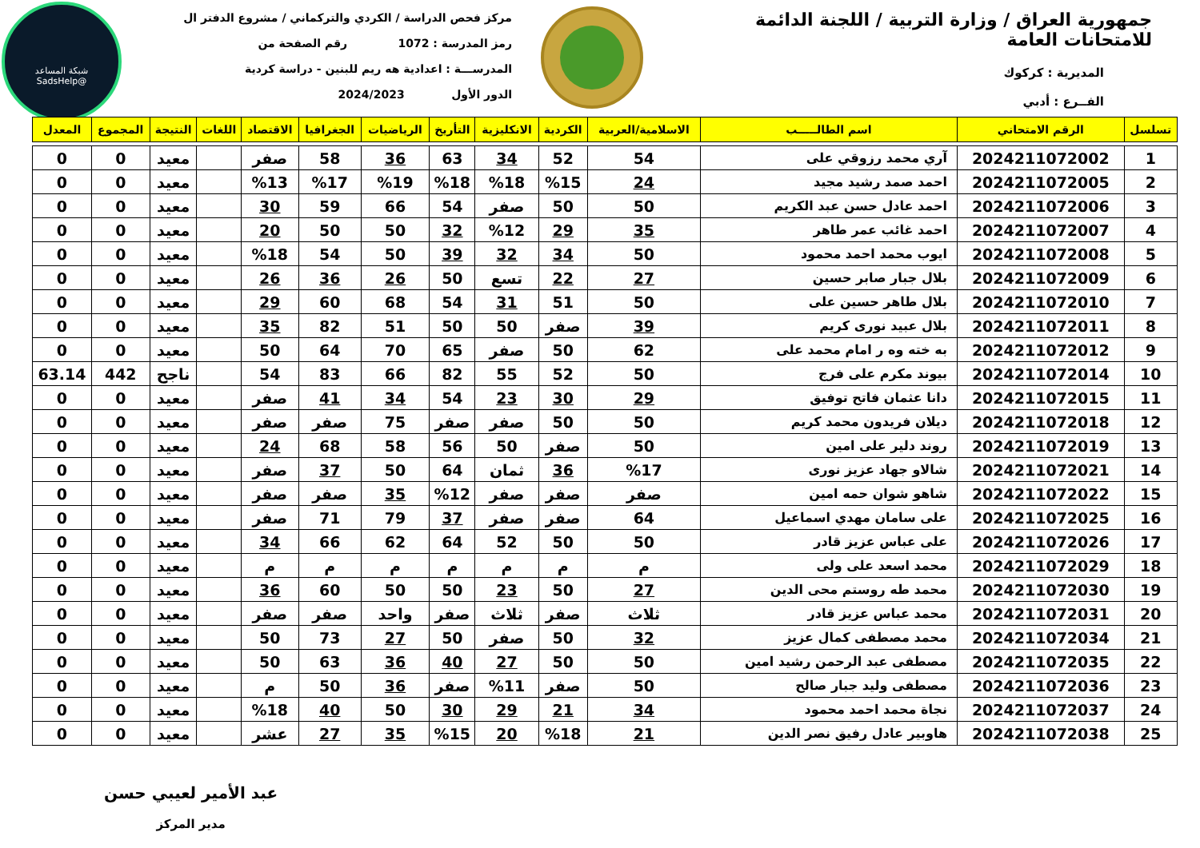جمهورية العراق / وزارة التربية / اللجنة الدائمة للامتحانات العامة
المديرية : كركوك
الفــرع : أدبي
مركز فحص الدراسة / الكردي والتركماني / مشروع الدفتر ال
رمز المدرسة : 1072 رقم الصفحة من
المدرســـة : اعدادية هه ريم للبنين - دراسة كردية
الدور الأول 2024/2023
شبكة المساعد
@SadsHelp
| تسلسل | الرقم الامتحاني | اسم الطالـــــب | الاسلامية/العربية | الكردية | الانكليزية | التأريخ | الرياضيات | الجغرافيا | الاقتصاد | اللغات | النتيجة | المجموع | المعدل |
| --- | --- | --- | --- | --- | --- | --- | --- | --- | --- | --- | --- | --- | --- |
| 1 | 2024211072002 | آري محمد رزوقي على | 54 | 52 | 34 | 63 | 36 | 58 | صفر | | معيد | 0 | 0 |
| 2 | 2024211072005 | احمد صمد رشيد مجيد | 24 | %15 | %18 | %18 | %19 | %17 | %13 | | معيد | 0 | 0 |
| 3 | 2024211072006 | احمد عادل حسن عبد الكريم | 50 | 50 | صفر | 54 | 66 | 59 | 30 | | معيد | 0 | 0 |
| 4 | 2024211072007 | احمد غائب عمر طاهر | 35 | 29 | %12 | 32 | 50 | 50 | 20 | | معيد | 0 | 0 |
| 5 | 2024211072008 | ايوب محمد احمد محمود | 50 | 34 | 32 | 39 | 50 | 54 | %18 | | معيد | 0 | 0 |
| 6 | 2024211072009 | بلال جبار صابر حسين | 27 | 22 | تسع | 50 | 26 | 36 | 26 | | معيد | 0 | 0 |
| 7 | 2024211072010 | بلال طاهر حسين على | 50 | 51 | 31 | 54 | 68 | 60 | 29 | | معيد | 0 | 0 |
| 8 | 2024211072011 | بلال عبيد نورى كريم | 39 | صفر | 50 | 50 | 51 | 82 | 35 | | معيد | 0 | 0 |
| 9 | 2024211072012 | به خته وه ر امام محمد على | 62 | 50 | صفر | 65 | 70 | 64 | 50 | | معيد | 0 | 0 |
| 10 | 2024211072014 | بيوند مكرم على فرج | 50 | 52 | 55 | 82 | 66 | 83 | 54 | | ناجح | 442 | 63.14 |
| 11 | 2024211072015 | دانا عثمان فاتح توفيق | 29 | 30 | 23 | 54 | 34 | 41 | صفر | | معيد | 0 | 0 |
| 12 | 2024211072018 | ديلان فريدون محمد كريم | 50 | 50 | صفر | صفر | 75 | صفر | صفر | | معيد | 0 | 0 |
| 13 | 2024211072019 | روند دلير على امين | 50 | صفر | 50 | 56 | 58 | 68 | 24 | | معيد | 0 | 0 |
| 14 | 2024211072021 | شالاو جهاد عزيز نورى | %17 | 36 | ثمان | 64 | 50 | 37 | صفر | | معيد | 0 | 0 |
| 15 | 2024211072022 | شاهو شوان حمه امين | صفر | صفر | صفر | %12 | 35 | صفر | صفر | | معيد | 0 | 0 |
| 16 | 2024211072025 | على سامان مهدي اسماعيل | 64 | صفر | صفر | 37 | 79 | 71 | صفر | | معيد | 0 | 0 |
| 17 | 2024211072026 | على عباس عزيز قادر | 50 | 50 | 52 | 64 | 62 | 66 | 34 | | معيد | 0 | 0 |
| 18 | 2024211072029 | محمد اسعد على ولى | م | م | م | م | م | م | م | | معيد | 0 | 0 |
| 19 | 2024211072030 | محمد طه روستم محى الدين | 27 | 50 | 23 | 50 | 50 | 60 | 36 | | معيد | 0 | 0 |
| 20 | 2024211072031 | محمد عباس عزيز قادر | ثلاث | صفر | ثلاث | صفر | واحد | صفر | صفر | | معيد | 0 | 0 |
| 21 | 2024211072034 | محمد مصطفى كمال عزيز | 32 | 50 | صفر | 50 | 27 | 73 | 50 | | معيد | 0 | 0 |
| 22 | 2024211072035 | مصطفى عبد الرحمن رشيد امين | 50 | 50 | 27 | 40 | 36 | 63 | 50 | | معيد | 0 | 0 |
| 23 | 2024211072036 | مصطفى وليد جبار صالح | 50 | صفر | %11 | صفر | 36 | 50 | م | | معيد | 0 | 0 |
| 24 | 2024211072037 | نجاة محمد احمد محمود | 34 | 21 | 29 | 30 | 50 | 40 | %18 | | معيد | 0 | 0 |
| 25 | 2024211072038 | هاوبير عادل رفيق نصر الدين | 21 | %18 | 20 | %15 | 35 | 27 | عشر | | معيد | 0 | 0 |
عبد الأمير لعيبي حسن
مدير المركز